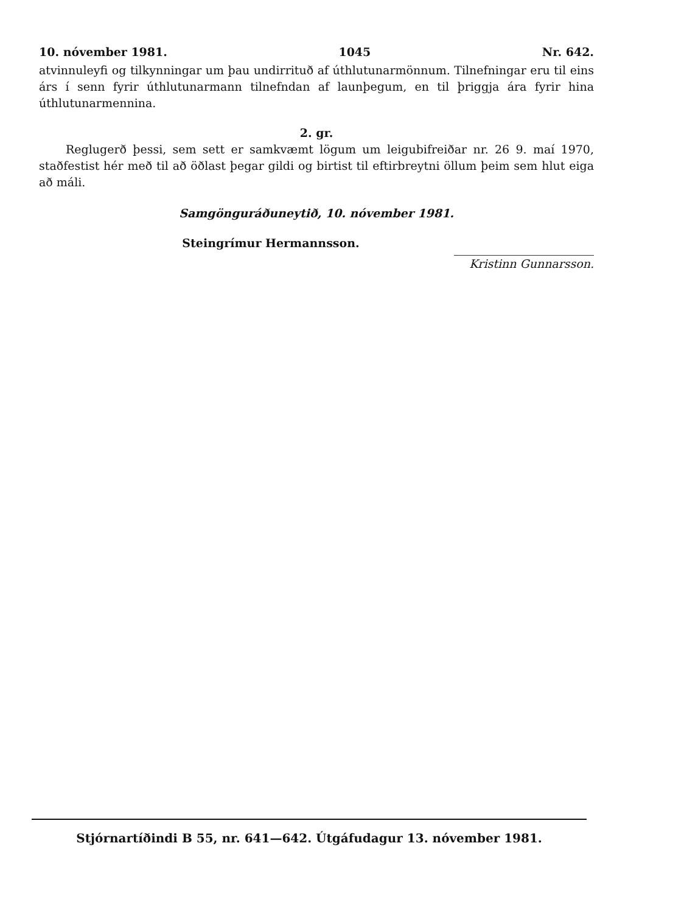10. nóvember 1981. 1045 Nr. 642.
atvinnuleyfi og tilkynningar um þau undirrituð af úthlutunarmönnum. Tilnefningar eru til eins árs í senn fyrir úthlutunarmann tilnefndan af launþegum, en til þriggja ára fyrir hina úthlutunarmennina.
2. gr.
Reglugerð þessi, sem sett er samkvæmt lögum um leigubifreiðar nr. 26 9. maí 1970, staðfestist hér með til að öðlast þegar gildi og birtist til eftirbreytni öllum þeim sem hlut eiga að máli.
Samgönguráðuneytið, 10. nóvember 1981.
Steingrímur Hermannsson.
Kristinn Gunnarsson.
Stjórnartíðindi B 55, nr. 641—642. Útgáfudagur 13. nóvember 1981.